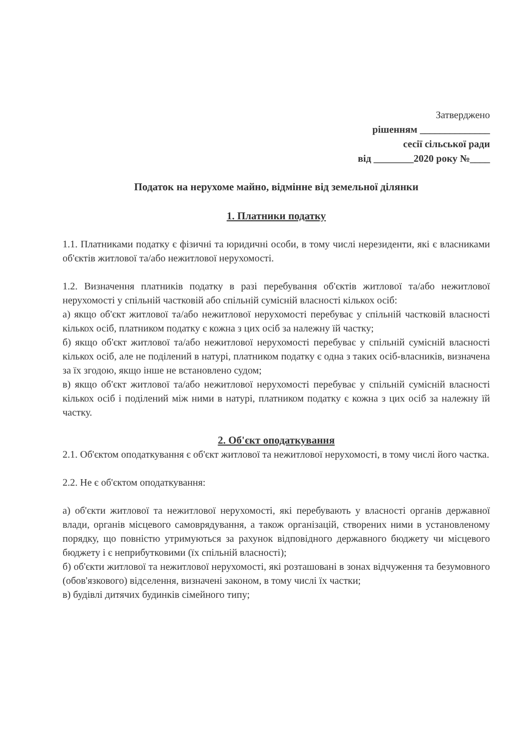Затверджено
рішенням ______________
сесії сільської ради
від ________2020 року №____
Податок на нерухоме майно, відмінне від земельної ділянки
1. Платники податку
1.1. Платниками податку є фізичні та юридичні особи, в тому числі нерезиденти, які є власниками об'єктів житлової та/або нежитлової нерухомості.
1.2. Визначення платників податку в разі перебування об'єктів житлової та/або нежитлової нерухомості у спільній частковій або спільній сумісній власності кількох осіб:
а) якщо об'єкт житлової та/або нежитлової нерухомості перебуває у спільній частковій власності кількох осіб, платником податку є кожна з цих осіб за належну їй частку;
б) якщо об'єкт житлової та/або нежитлової нерухомості перебуває у спільній сумісній власності кількох осіб, але не поділений в натурі, платником податку є одна з таких осіб-власників, визначена за їх згодою, якщо інше не встановлено судом;
в) якщо об'єкт житлової та/або нежитлової нерухомості перебуває у спільній сумісній власності кількох осіб і поділений між ними в натурі, платником податку є кожна з цих осіб за належну їй частку.
2. Об'єкт оподаткування
2.1. Об'єктом оподаткування є об'єкт житлової та нежитлової нерухомості, в тому числі його частка.
2.2. Не є об'єктом оподаткування:
а) об'єкти житлової та нежитлової нерухомості, які перебувають у власності органів державної влади, органів місцевого самоврядування, а також організацій, створених ними в установленому порядку, що повністю утримуються за рахунок відповідного державного бюджету чи місцевого бюджету і є неприбутковими (їх спільній власності);
б) об'єкти житлової та нежитлової нерухомості, які розташовані в зонах відчуження та безумовного (обов'язкового) відселення, визначені законом, в тому числі їх частки;
в) будівлі дитячих будинків сімейного типу;